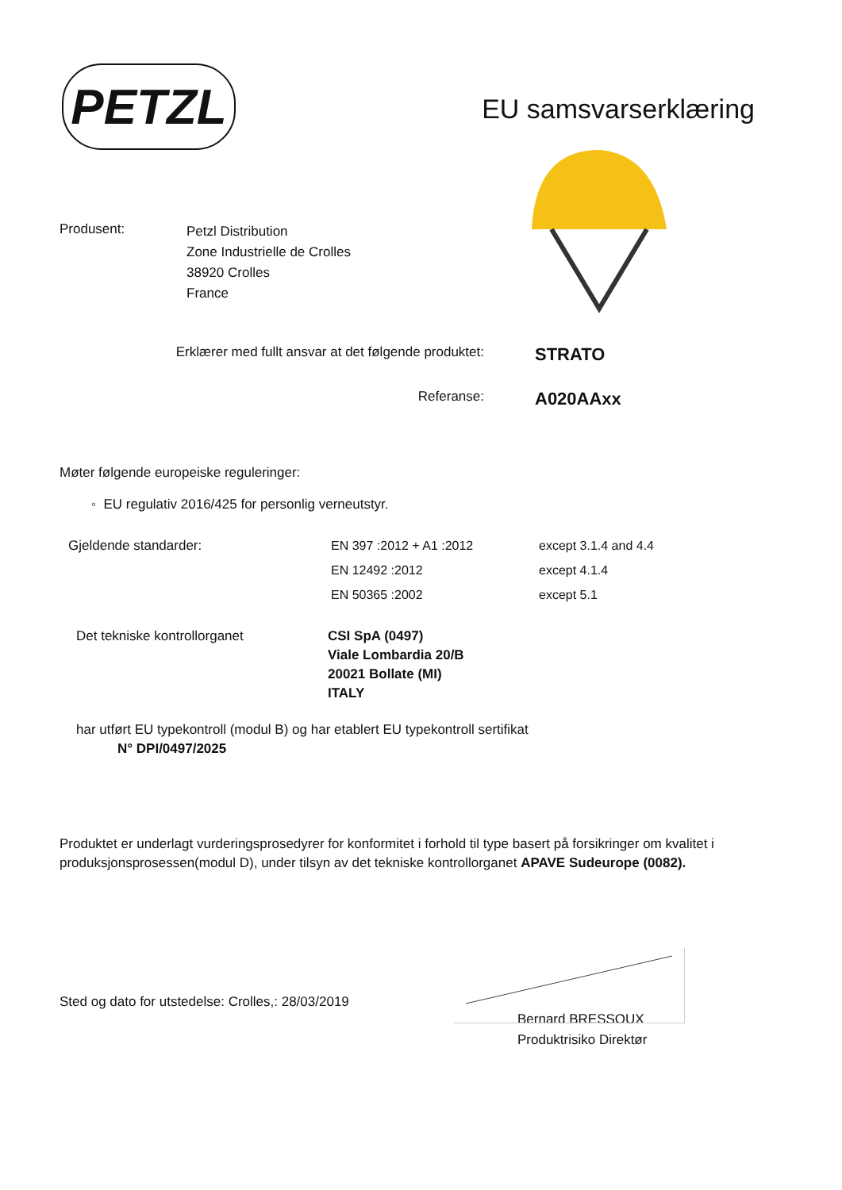PETZL
EU samsvarserklæring
Produsent:
Petzl Distribution
Zone Industrielle de Crolles
38920 Crolles
France
Erklærer med fullt ansvar at det følgende produktet:
STRATO
Referanse:
A020AAxx
Møter følgende europeiske reguleringer:
◦ EU regulativ 2016/425 for personlig verneutstyr.
Gjeldende standarder: EN 397 :2012 + A1 :2012
EN 12492 :2012
EN 50365 :2002
except 3.1.4 and 4.4
except 4.1.4
except 5.1
Det tekniske kontrollorganet CSI SpA (0497)
Viale Lombardia 20/B
20021 Bollate (MI)
ITALY
har utført EU typekontroll (modul B) og har etablert EU typekontroll sertifikat
N° DPI/0497/2025
Produktet er underlagt vurderingsprosedyrer for konformitet i forhold til type basert på forsikringer om kvalitet i produksjonsprosessen(modul D), under tilsyn av det tekniske kontrollorganet APAVE Sudeurope (0082).
Sted og dato for utstedelse: Crolles,: 28/03/2019
Bernard BRESSOUX
Produktrisiko Direktør